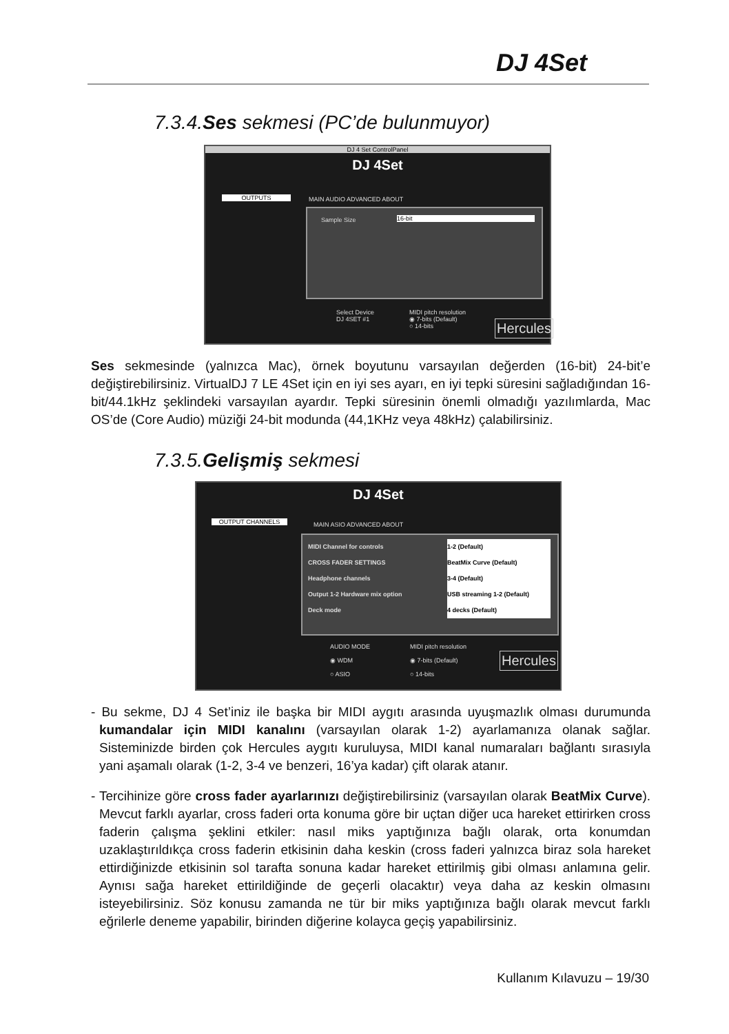DJ 4Set
7.3.4.Ses sekmesi (PC’de bulunmuyor)
DJ 4 Set ControlPanel
DJ 4Set
OUTPUTS MAIN AUDIO ADVANCED ABOUT
Sample Size 16-bit
Select Device
DJ 4SET #1
MIDI pitch resolution
◉ 7-bits (Default)
○ 14-bits
Hercules
Ses sekmesinde (yalnızca Mac), örnek boyutunu varsayılan değerden (16-bit) 24-bit’e değiştirebilirsiniz. VirtualDJ 7 LE 4Set için en iyi ses ayarı, en iyi tepki süresini sağladığından 16-bit/44.1kHz şeklindeki varsayılan ayardır. Tepki süresinin önemli olmadığı yazılımlarda, Mac OS’de (Core Audio) müziği 24-bit modunda (44,1KHz veya 48kHz) çalabilirsiniz.
7.3.5.Gelişmiş sekmesi
DJ 4Set
OUTPUT CHANNELS MAIN ASIO ADVANCED ABOUT
MIDI Channel for controls 1-2 (Default)
CROSS FADER SETTINGS BeatMix Curve (Default)
Headphone channels 3-4 (Default)
Output 1-2 Hardware mix option USB streaming 1-2 (Default)
Deck mode 4 decks (Default)
AUDIO MODE
◉ WDM
○ ASIO
MIDI pitch resolution
◉ 7-bits (Default)
○ 14-bits
Hercules
- Bu sekme, DJ 4 Set’iniz ile başka bir MIDI aygıtı arasında uyuşmazlık olması durumunda kumandalar için MIDI kanalını (varsayılan olarak 1-2) ayarlamanıza olanak sağlar. Sisteminizde birden çok Hercules aygıtı kuruluysa, MIDI kanal numaraları bağlantı sırasıyla yani aşamalı olarak (1-2, 3-4 ve benzeri, 16’ya kadar) çift olarak atanır.
- Tercihinize göre cross fader ayarlarınızı değiştirebilirsiniz (varsayılan olarak BeatMix Curve). Mevcut farklı ayarlar, cross faderi orta konuma göre bir uçtan diğer uca hareket ettirirken cross faderin çalışma şeklini etkiler: nasıl miks yaptığınıza bağlı olarak, orta konumdan uzaklaştırıldıkça cross faderin etkisinin daha keskin (cross faderi yalnızca biraz sola hareket ettirdiğinizde etkisinin sol tarafta sonuna kadar hareket ettirilmiş gibi olması anlamına gelir. Aynısı sağa hareket ettirildiğinde de geçerli olacaktır) veya daha az keskin olmasını isteyebilirsiniz. Söz konusu zamanda ne tür bir miks yaptığınıza bağlı olarak mevcut farklı eğrilerle deneme yapabilir, birinden diğerine kolayca geçiş yapabilirsiniz.
Kullanım Kılavuzu – 19/30